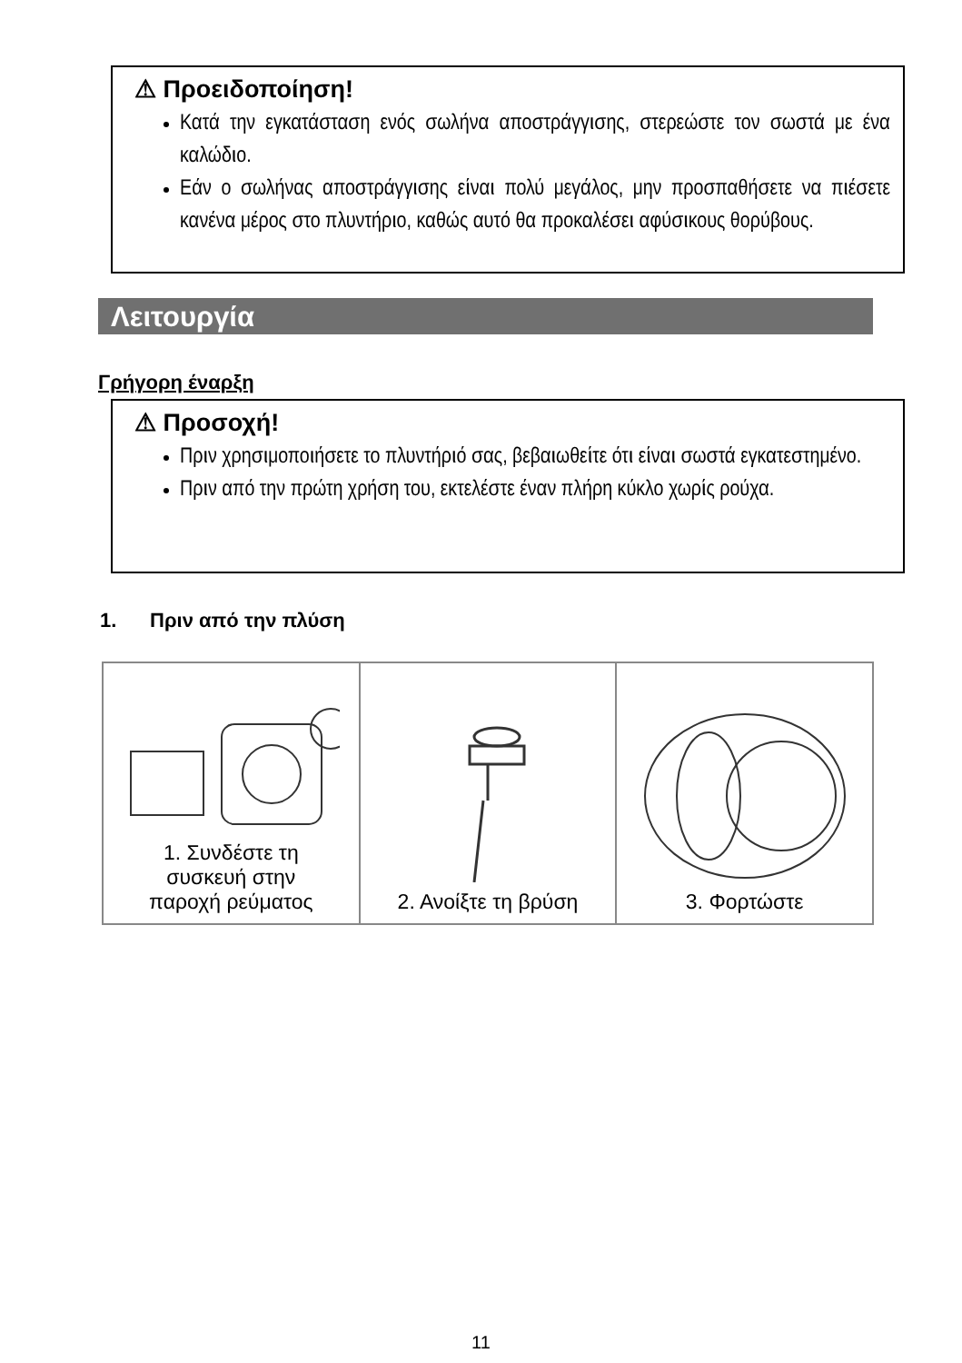⚠ Προειδοποίηση!
Κατά την εγκατάσταση ενός σωλήνα αποστράγγισης, στερεώστε τον σωστά με ένα καλώδιο.
Εάν ο σωλήνας αποστράγγισης είναι πολύ μεγάλος, μην προσπαθήσετε να πιέσετε κανένα μέρος στο πλυντήριο, καθώς αυτό θα προκαλέσει αφύσικους θορύβους.
Λειτουργία
Γρήγορη έναρξη
⚠ Προσοχή!
Πριν χρησιμοποιήσετε το πλυντήριό σας, βεβαιωθείτε ότι είναι σωστά εγκατεστημένο.
Πριν από την πρώτη χρήση του, εκτελέστε έναν πλήρη κύκλο χωρίς ρούχα.
1. Πριν από την πλύση
1. Συνδέστε τη
συσκευή στην
παροχή ρεύματος
2. Ανοίξτε τη βρύση 3. Φορτώστε
11